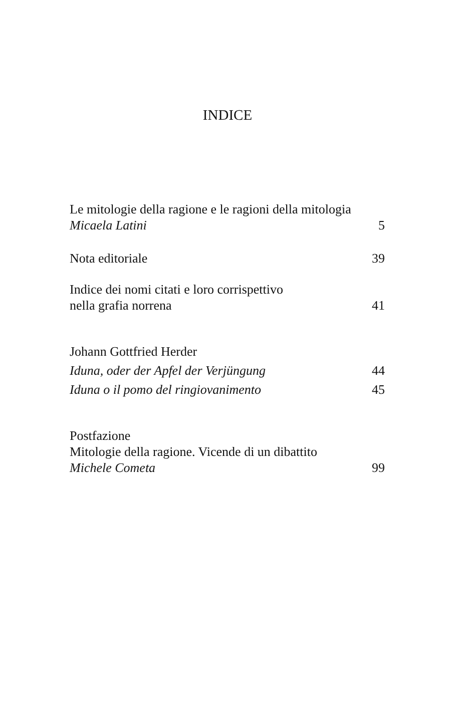INDICE
Le mitologie della ragione e le ragioni della mitologia
Micaela Latini 5
Nota editoriale 39
Indice dei nomi citati e loro corrispettivo
nella grafia norrena 41
Johann Gottfried Herder
Iduna, oder der Apfel der Verjüngung 44
Iduna o il pomo del ringiovanimento 45
Postfazione
Mitologie della ragione. Vicende di un dibattito
Michele Cometa 99